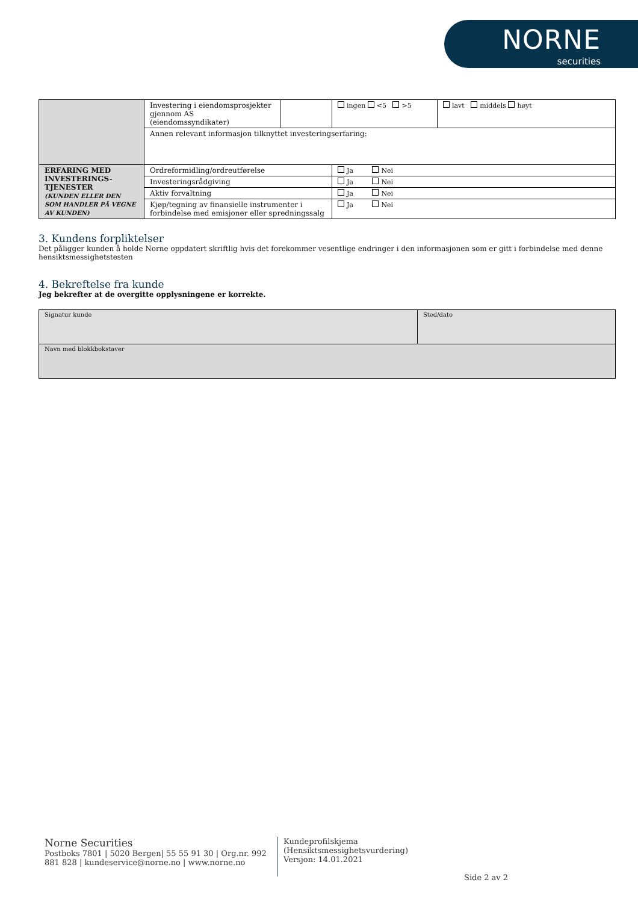NORNE
securities
| | Investering i eiendomsprosjekter gjennom AS (eiendomssyndikater) | | ingen <5 >5 | lavt middels høyt |
| | Annen relevant informasjon tilknyttet investeringserfaring: | | | |
| ERFARING MED INVESTERINGS-TJENESTER (KUNDEN ELLER DEN SOM HANDLER PÅ VEGNE AV KUNDEN) | Ordreformidling/ordreutførelse | | Ja Nei | |
| | Investeringsrådgiving | | Ja Nei | |
| | Aktiv forvaltning | | Ja Nei | |
| | Kjøp/tegning av finansielle instrumenter i forbindelse med emisjoner eller spredningssalg | | Ja Nei | |
3. Kundens forpliktelser
Det påligger kunden å holde Norne oppdatert skriftlig hvis det forekommer vesentlige endringer i den informasjonen som er gitt i forbindelse med denne hensiktsmessighetstesten
4. Bekreftelse fra kunde
Jeg bekrefter at de overgitte opplysningene er korrekte.
| Signatur kunde | Sted/dato |
| Navn med blokkbokstaver | |
Norne Securities
Postboks 7801 | 5020 Bergen| 55 55 91 30 | Org.nr. 992 881 828 | kundeservice@norne.no | www.norne.no
Kundeprofilskjema
(Hensiktsmessighetsvurdering)
Versjon: 14.01.2021
Side 2 av 2